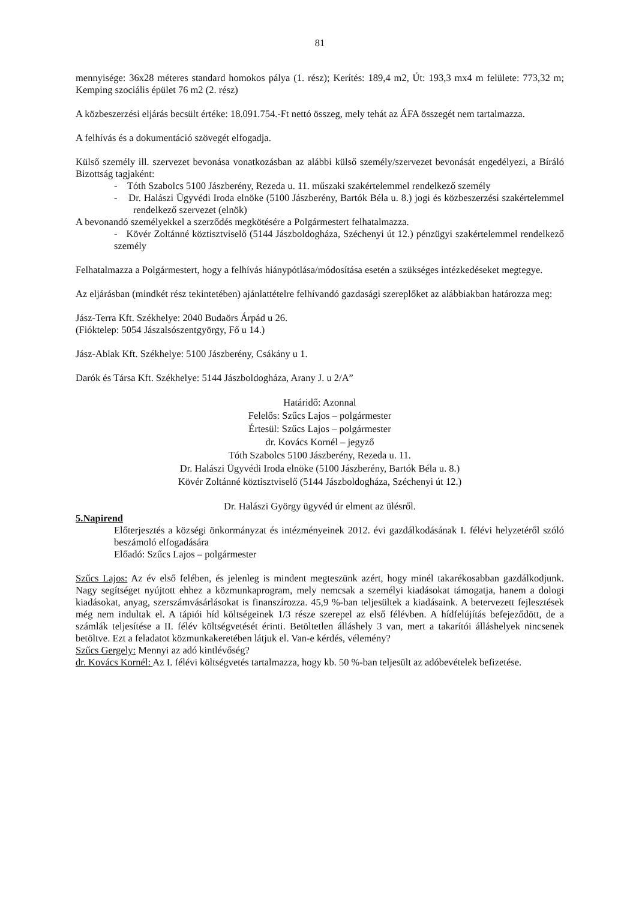81
mennyisége: 36x28 méteres standard homokos pálya (1. rész); Kerítés: 189,4 m2, Út: 193,3 mx4 m felülete: 773,32 m; Kemping szociális épület 76 m2 (2. rész)
A közbeszerzési eljárás becsült értéke: 18.091.754.-Ft nettó összeg, mely tehát az ÁFA összegét nem tartalmazza.
A felhívás és a dokumentáció szövegét elfogadja.
Külső személy ill. szervezet bevonása vonatkozásban az alábbi külső személy/szervezet bevonását engedélyezi, a Bíráló Bizottság tagjaként:
- Tóth Szabolcs 5100 Jászberény, Rezeda u. 11. műszaki szakértelemmel rendelkező személy
- Dr. Halászi Ügyvédi Iroda elnöke (5100 Jászberény, Bartók Béla u. 8.) jogi és közbeszerzési szakértelemmel rendelkező szervezet (elnök)
A bevonandó személyekkel a szerződés megkötésére a Polgármestert felhatalmazza.
- Kövér Zoltánné köztisztviselő (5144 Jászboldogháza, Széchenyi út 12.) pénzügyi szakértelemmel rendelkező személy
Felhatalmazza a Polgármestert, hogy a felhívás hiánypótlása/módosítása esetén a szükséges intézkedéseket megtegye.
Az eljárásban (mindkét rész tekintetében) ajánlattételre felhívandó gazdasági szereplőket az alábbiakban határozza meg:
Jász-Terra Kft. Székhelye: 2040 Budaörs Árpád u 26.
(Fióktelep: 5054 Jászalsószentgyörgy, Fő u 14.)
Jász-Ablak Kft. Székhelye: 5100 Jászberény, Csákány u 1.
Darók és Társa Kft. Székhelye: 5144 Jászboldogháza, Arany J. u 2/A”
Határidő: Azonnal
Felelős: Szűcs Lajos – polgármester
Értesül: Szűcs Lajos – polgármester
dr. Kovács Kornél – jegyző
Tóth Szabolcs 5100 Jászberény, Rezeda u. 11.
Dr. Halászi Ügyvédi Iroda elnöke (5100 Jászberény, Bartók Béla u. 8.)
Kövér Zoltánné köztisztviselő (5144 Jászboldogháza, Széchenyi út 12.)
Dr. Halászi György ügyvéd úr elment az ülésről.
5.Napirend
Előterjesztés a községi önkormányzat és intézményeinek 2012. évi gazdálkodásának I. félévi helyzetéről szóló beszámoló elfogadására
Előadó: Szűcs Lajos – polgármester
Szűcs Lajos: Az év első felében, és jelenleg is mindent megteszünk azért, hogy minél takarékosabban gazdálkodjunk. Nagy segítséget nyújtott ehhez a közmunkaprogram, mely nemcsak a személyi kiadásokat támogatja, hanem a dologi kiadásokat, anyag, szerszámvásárlásokat is finanszírozza. 45,9 %-ban teljesültek a kiadásaink. A betervezett fejlesztések még nem indultak el. A tápiói híd költségeinek 1/3 része szerepel az első félévben. A hídfelújítás befejeződött, de a számlák teljesítése a II. félév költségvetését érinti. Betöltetlen álláshely 3 van, mert a takarítói álláshelyek nincsenek betöltve. Ezt a feladatot közmunkakeretében látjuk el. Van-e kérdés, vélemény?
Szűcs Gergely: Mennyi az adó kintlévőség?
dr. Kovács Kornél: Az I. félévi költségvetés tartalmazza, hogy kb. 50 %-ban teljesült az adóbevételek befizetése.